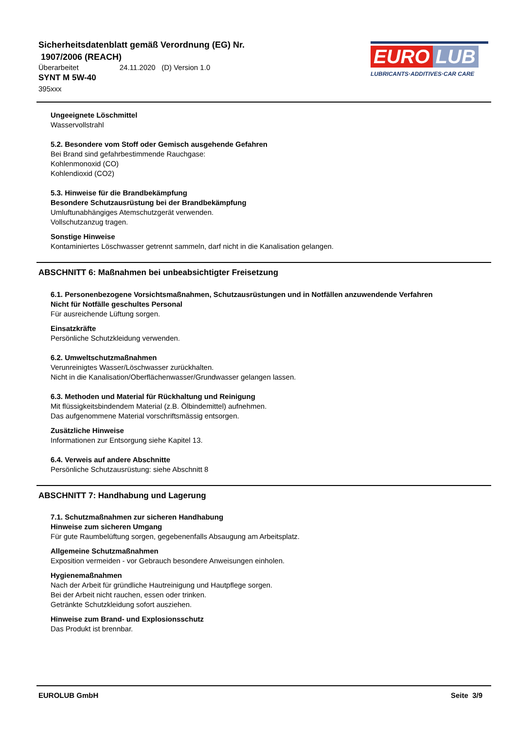Sicherheitsdatenblatt gemäß Verordnung (EG) Nr.
1907/2006 (REACH)
Überarbeitet 24.11.2020 (D) Version 1.0
SYNT M 5W-40
395xxx
EURO LUB
LUBRICANTS·ADDITIVES·CAR CARE
Ungeeignete Löschmittel
Wasservollstrahl
5.2. Besondere vom Stoff oder Gemisch ausgehende Gefahren
Bei Brand sind gefahrbestimmende Rauchgase:
Kohlenmonoxid (CO)
Kohlendioxid (CO2)
5.3. Hinweise für die Brandbekämpfung
Besondere Schutzausrüstung bei der Brandbekämpfung
Umluftunabhängiges Atemschutzgerät verwenden.
Vollschutzanzug tragen.
Sonstige Hinweise
Kontaminiertes Löschwasser getrennt sammeln, darf nicht in die Kanalisation gelangen.
ABSCHNITT 6: Maßnahmen bei unbeabsichtigter Freisetzung
6.1. Personenbezogene Vorsichtsmaßnahmen, Schutzausrüstungen und in Notfällen anzuwendende Verfahren
Nicht für Notfälle geschultes Personal
Für ausreichende Lüftung sorgen.
Einsatzkräfte
Persönliche Schutzkleidung verwenden.
6.2. Umweltschutzmaßnahmen
Verunreinigtes Wasser/Löschwasser zurückhalten.
Nicht in die Kanalisation/Oberflächenwasser/Grundwasser gelangen lassen.
6.3. Methoden und Material für Rückhaltung und Reinigung
Mit flüssigkeitsbindendem Material (z.B. Ölbindemittel) aufnehmen.
Das aufgenommene Material vorschriftsmässig entsorgen.
Zusätzliche Hinweise
Informationen zur Entsorgung siehe Kapitel 13.
6.4. Verweis auf andere Abschnitte
Persönliche Schutzausrüstung: siehe Abschnitt 8
ABSCHNITT 7: Handhabung und Lagerung
7.1. Schutzmaßnahmen zur sicheren Handhabung
Hinweise zum sicheren Umgang
Für gute Raumbelüftung sorgen, gegebenenfalls Absaugung am Arbeitsplatz.
Allgemeine Schutzmaßnahmen
Exposition vermeiden - vor Gebrauch besondere Anweisungen einholen.
Hygienemaßnahmen
Nach der Arbeit für gründliche Hautreinigung und Hautpflege sorgen.
Bei der Arbeit nicht rauchen, essen oder trinken.
Getränkte Schutzkleidung sofort ausziehen.
Hinweise zum Brand- und Explosionsschutz
Das Produkt ist brennbar.
EUROLUB GmbH Seite 3/9